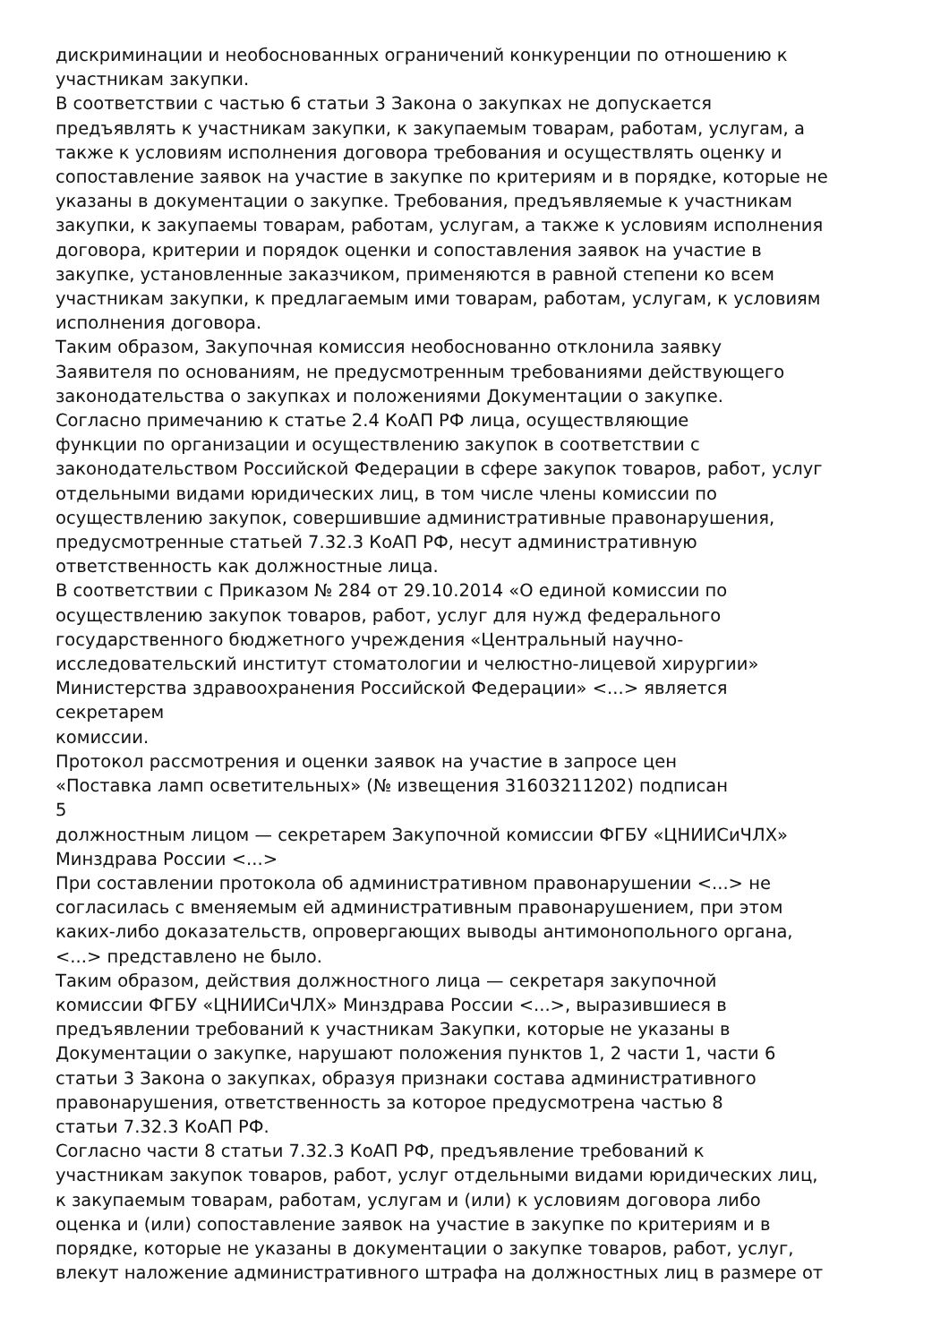дискриминации и необоснованных ограничений конкуренции по отношению к
участникам закупки.
В соответствии с частью 6 статьи 3 Закона о закупках не допускается
предъявлять к участникам закупки, к закупаемым товарам, работам, услугам, а
также к условиям исполнения договора требования и осуществлять оценку и
сопоставление заявок на участие в закупке по критериям и в порядке, которые не
указаны в документации о закупке. Требования, предъявляемые к участникам
закупки, к закупаемы товарам, работам, услугам, а также к условиям исполнения
договора, критерии и порядок оценки и сопоставления заявок на участие в
закупке, установленные заказчиком, применяются в равной степени ко всем
участникам закупки, к предлагаемым ими товарам, работам, услугам, к условиям
исполнения договора.
Таким образом, Закупочная комиссия необоснованно отклонила заявку
Заявителя по основаниям, не предусмотренным требованиями действующего
законодательства о закупках и положениями Документации о закупке.
Согласно примечанию к статье 2.4 КоАП РФ лица, осуществляющие
функции по организации и осуществлению закупок в соответствии с
законодательством Российской Федерации в сфере закупок товаров, работ, услуг
отдельными видами юридических лиц, в том числе члены комиссии по
осуществлению закупок, совершившие административные правонарушения,
предусмотренные статьей 7.32.3 КоАП РФ, несут административную
ответственность как должностные лица.
В соответствии с Приказом № 284 от 29.10.2014 «О единой комиссии по
осуществлению закупок товаров, работ, услуг для нужд федерального
государственного бюджетного учреждения «Центральный научно-
исследовательский институт стоматологии и челюстно-лицевой хирургии»
Министерства здравоохранения Российской Федерации» <...> является
секретарем
комиссии.
Протокол рассмотрения и оценки заявок на участие в запросе цен
«Поставка ламп осветительных» (№ извещения 31603211202) подписан
5
должностным лицом — секретарем Закупочной комиссии ФГБУ «ЦНИИСиЧЛХ»
Минздрава России <...>
При составлении протокола об административном правонарушении <...> не
согласилась с вменяемым ей административным правонарушением, при этом
каких-либо доказательств, опровергающих выводы антимонопольного органа,
<...> представлено не было.
Таким образом, действия должностного лица — секретаря закупочной
комиссии ФГБУ «ЦНИИСиЧЛХ» Минздрава России <...>, выразившиеся в
предъявлении требований к участникам Закупки, которые не указаны в
Документации о закупке, нарушают положения пунктов 1, 2 части 1, части 6
статьи 3 Закона о закупках, образуя признаки состава административного
правонарушения, ответственность за которое предусмотрена частью 8
статьи 7.32.3 КоАП РФ.
Согласно части 8 статьи 7.32.3 КоАП РФ, предъявление требований к
участникам закупок товаров, работ, услуг отдельными видами юридических лиц,
к закупаемым товарам, работам, услугам и (или) к условиям договора либо
оценка и (или) сопоставление заявок на участие в закупке по критериям и в
порядке, которые не указаны в документации о закупке товаров, работ, услуг,
влекут наложение административного штрафа на должностных лиц в размере от